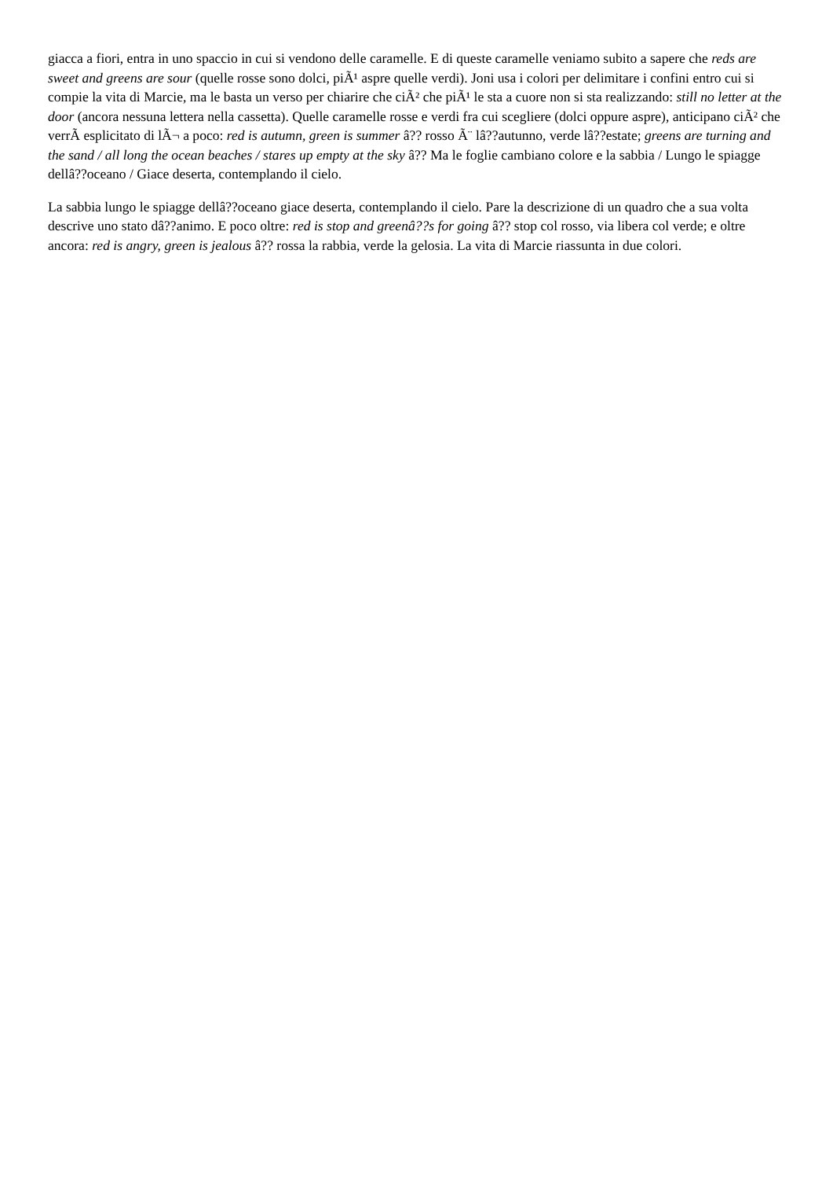giacca a fiori, entra in uno spaccio in cui si vendono delle caramelle. E di queste caramelle veniamo subito a sapere che reds are sweet and greens are sour (quelle rosse sono dolci, piÃ¹ aspre quelle verdi). Joni usa i colori per delimitare i confini entro cui si compie la vita di Marcie, ma le basta un verso per chiarire che ciÃ² che piÃ¹ le sta a cuore non si sta realizzando: still no letter at the door (ancora nessuna lettera nella cassetta). Quelle caramelle rosse e verdi fra cui scegliere (dolci oppure aspre), anticipano ciÃ² che verrÃ esplicitato di lÃ¬ a poco: red is autumn, green is summer â?? rosso Ã¨ lâ??autunno, verde lâ??estate; greens are turning and the sand / all long the ocean beaches / stares up empty at the sky â?? Ma le foglie cambiano colore e la sabbia / Lungo le spiagge dellâ??oceano / Giace deserta, contemplando il cielo.
La sabbia lungo le spiagge dellâ??oceano giace deserta, contemplando il cielo. Pare la descrizione di un quadro che a sua volta descrive uno stato dâ??animo. E poco oltre: red is stop and greenâ??s for going â?? stop col rosso, via libera col verde; e oltre ancora: red is angry, green is jealous â?? rossa la rabbia, verde la gelosia. La vita di Marcie riassunta in due colori.